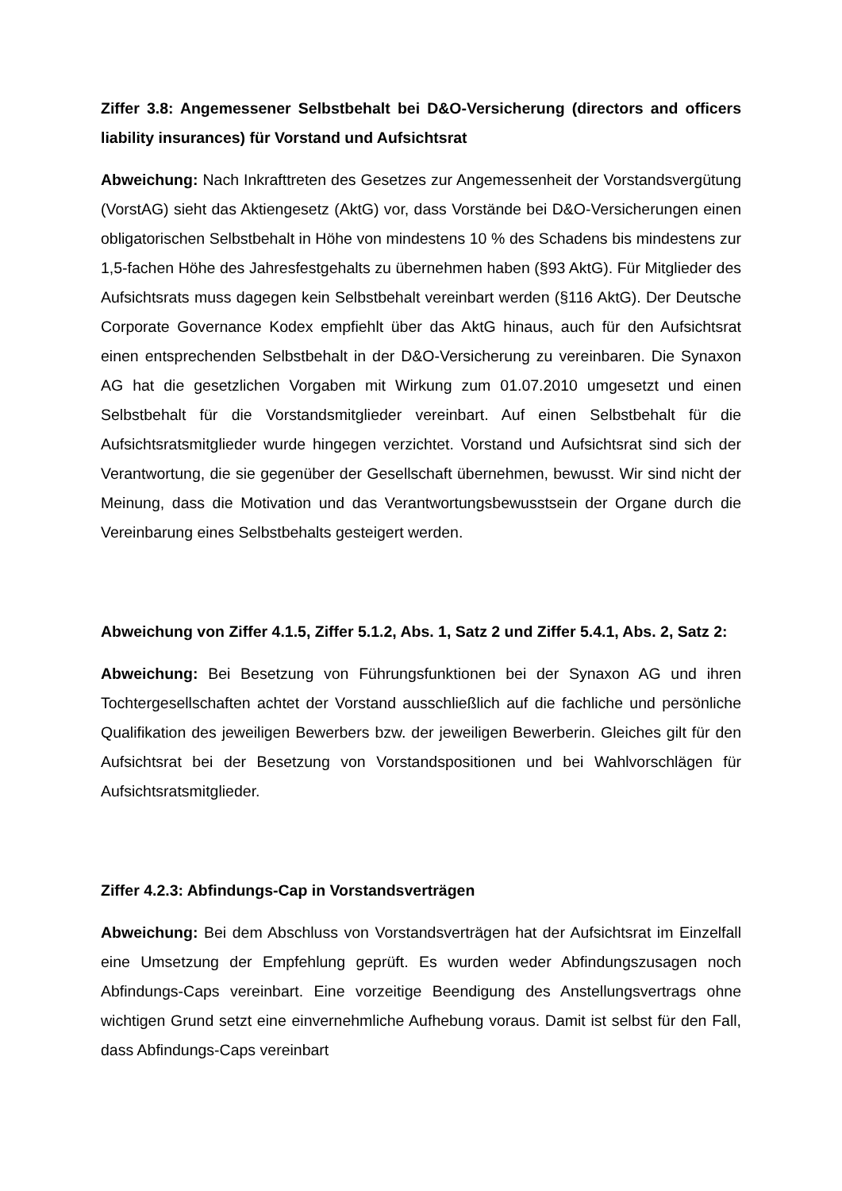Ziffer 3.8: Angemessener Selbstbehalt bei D&O-Versicherung (directors and officers liability insurances) für Vorstand und Aufsichtsrat
Abweichung: Nach Inkrafttreten des Gesetzes zur Angemessenheit der Vorstandsvergütung (VorstAG) sieht das Aktiengesetz (AktG) vor, dass Vorstände bei D&O-Versicherungen einen obligatorischen Selbstbehalt in Höhe von mindestens 10 % des Schadens bis mindestens zur 1,5-fachen Höhe des Jahresfestgehalts zu übernehmen haben (§93 AktG). Für Mitglieder des Aufsichtsrats muss dagegen kein Selbstbehalt vereinbart werden (§116 AktG). Der Deutsche Corporate Governance Kodex empfiehlt über das AktG hinaus, auch für den Aufsichtsrat einen entsprechenden Selbstbehalt in der D&O-Versicherung zu vereinbaren. Die Synaxon AG hat die gesetzlichen Vorgaben mit Wirkung zum 01.07.2010 umgesetzt und einen Selbstbehalt für die Vorstandsmitglieder vereinbart. Auf einen Selbstbehalt für die Aufsichtsratsmitglieder wurde hingegen verzichtet. Vorstand und Aufsichtsrat sind sich der Verantwortung, die sie gegenüber der Gesellschaft übernehmen, bewusst. Wir sind nicht der Meinung, dass die Motivation und das Verantwortungsbewusstsein der Organe durch die Vereinbarung eines Selbstbehalts gesteigert werden.
Abweichung von Ziffer 4.1.5, Ziffer 5.1.2, Abs. 1, Satz 2 und Ziffer 5.4.1, Abs. 2, Satz 2:
Abweichung: Bei Besetzung von Führungsfunktionen bei der Synaxon AG und ihren Tochtergesellschaften achtet der Vorstand ausschließlich auf die fachliche und persönliche Qualifikation des jeweiligen Bewerbers bzw. der jeweiligen Bewerberin. Gleiches gilt für den Aufsichtsrat bei der Besetzung von Vorstandspositionen und bei Wahlvorschlägen für Aufsichtsratsmitglieder.
Ziffer 4.2.3: Abfindungs-Cap in Vorstandsverträgen
Abweichung: Bei dem Abschluss von Vorstandsverträgen hat der Aufsichtsrat im Einzelfall eine Umsetzung der Empfehlung geprüft. Es wurden weder Abfindungszusagen noch Abfindungs-Caps vereinbart. Eine vorzeitige Beendigung des Anstellungsvertrags ohne wichtigen Grund setzt eine einvernehmliche Aufhebung voraus. Damit ist selbst für den Fall, dass Abfindungs-Caps vereinbart